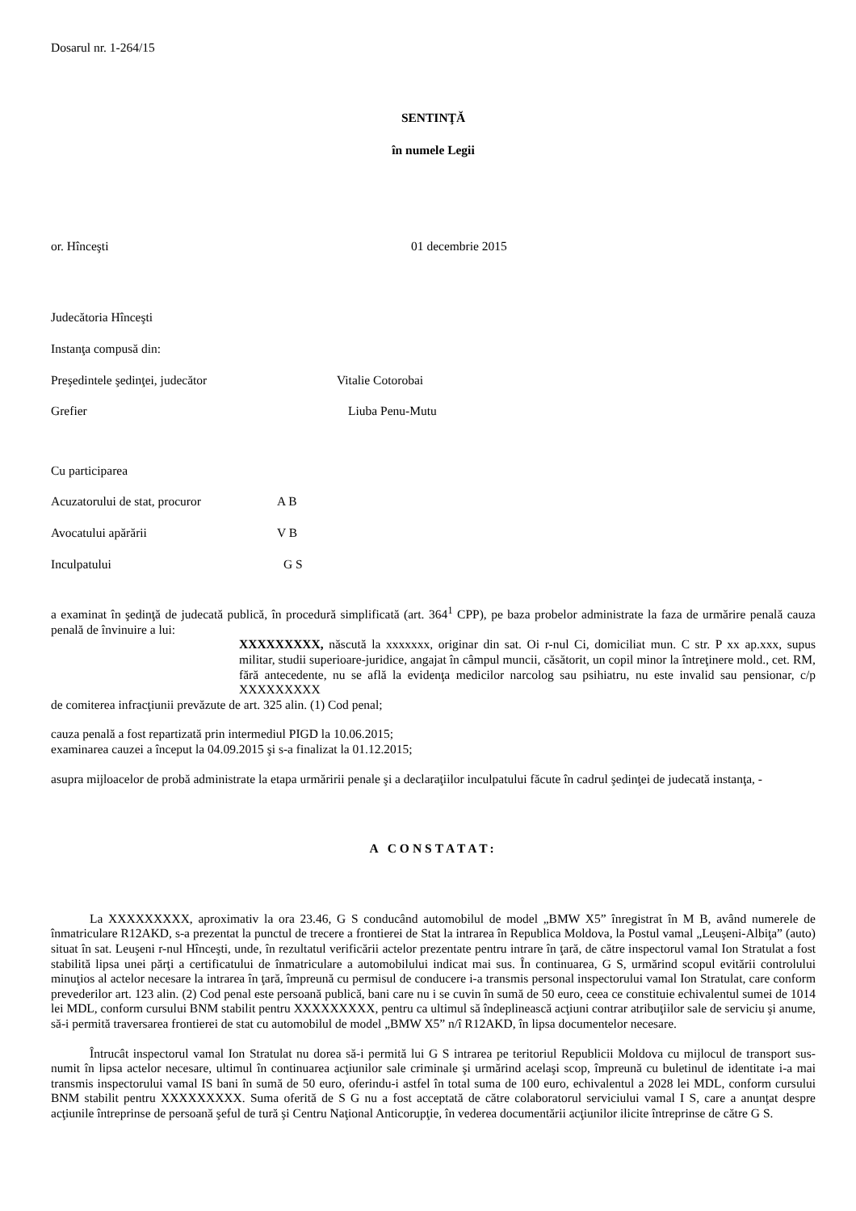Dosarul nr. 1-264/15
SENTINŢĂ
în numele Legii
or. Hînceşti 01 decembrie 2015
Judecătoria Hînceşti
Instanţa compusă din:
Preşedintele şedinţei, judecător Vitalie Cotorobai
Grefier Liuba Penu-Mutu
Cu participarea
Acuzatorului de stat, procuror A B
Avocatului apărării V B
Inculpatului G S
a examinat în şedinţă de judecată publică, în procedură simplificată (art. 364<sup>1</sup> CPP), pe baza probelor administrate la faza de urmărire penală cauza penală de învinuire a lui:
XXXXXXXXX, născută la xxxxxxx, originar din sat. Oi r-nul Ci, domiciliat mun. C str. P xx ap.xxx, supus militar, studii superioare-juridice, angajat în câmpul muncii, căsătorit, un copil minor la întreţinere mold., cet. RM, fără antecedente, nu se află la evidenţa medicilor narcolog sau psihiatru, nu este invalid sau pensionar, c/p XXXXXXXXX
de comiterea infracţiunii prevăzute de art. 325 alin. (1) Cod penal;
cauza penală a fost repartizată prin intermediul PIGD la 10.06.2015;
examinarea cauzei a început la 04.09.2015 şi s-a finalizat la 01.12.2015;
asupra mijloacelor de probă administrate la etapa urmăririi penale şi a declaraţiilor inculpatului făcute în cadrul şedinţei de judecată instanţa, -
A CONSTATAT:
La XXXXXXXXX, aproximativ la ora 23.46, G S conducând automobilul de model „BMW X5” înregistrat în M B, având numerele de înmatriculare R12AKD, s-a prezentat la punctul de trecere a frontierei de Stat la intrarea în Republica Moldova, la Postul vamal „Leuşeni-Albiţa” (auto) situat în sat. Leuşeni r-nul Hînceşti, unde, în rezultatul verificării actelor prezentate pentru intrare în ţară, de către inspectorul vamal Ion Stratulat a fost stabilită lipsa unei părţi a certificatului de înmatriculare a automobilului indicat mai sus. În continuarea, G S, urmărind scopul evitării controlului minuţios al actelor necesare la intrarea în ţară, împreună cu permisul de conducere i-a transmis personal inspectorului vamal Ion Stratulat, care conform prevederilor art. 123 alin. (2) Cod penal este persoană publică, bani care nu i se cuvin în sumă de 50 euro, ceea ce constituie echivalentul sumei de 1014 lei MDL, conform cursului BNM stabilit pentru XXXXXXXXX, pentru ca ultimul să îndeplinească acţiuni contrar atribuţiilor sale de serviciu şi anume, să-i permită traversarea frontierei de stat cu automobilul de model „BMW X5” n/î R12AKD, în lipsa documentelor necesare.
Întrucât inspectorul vamal Ion Stratulat nu dorea să-i permită lui G S intrarea pe teritoriul Republicii Moldova cu mijlocul de transport sus-numit în lipsa actelor necesare, ultimul în continuarea acţiunilor sale criminale şi urmărind acelaşi scop, împreună cu buletinul de identitate i-a mai transmis inspectorului vamal IS bani în sumă de 50 euro, oferindu-i astfel în total suma de 100 euro, echivalentul a 2028 lei MDL, conform cursului BNM stabilit pentru XXXXXXXXX. Suma oferită de S G nu a fost acceptată de către colaboratorul serviciului vamal I S, care a anunţat despre acţiunile întreprinse de persoană şeful de tură şi Centru Naţional Anticorupţie, în vederea documentării acţiunilor ilicite întreprinse de către G S.